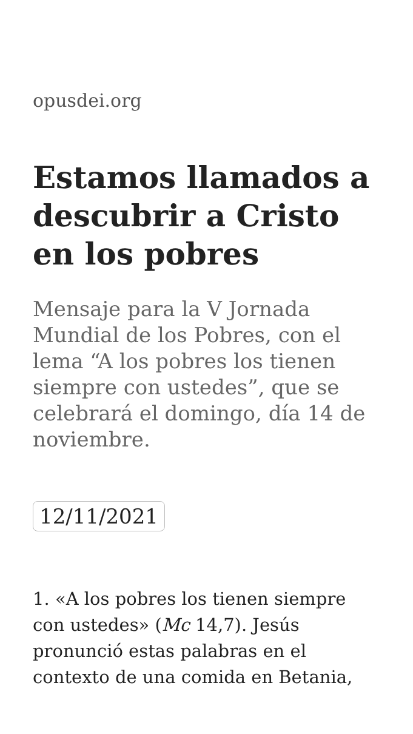opusdei.org
Estamos llamados a descubrir a Cristo en los pobres
Mensaje para la V Jornada Mundial de los Pobres, con el lema “A los pobres los tienen siempre con ustedes”, que se celebrará el domingo, día 14 de noviembre.
12/11/2021
1. «A los pobres los tienen siempre con ustedes» (Mc 14,7). Jesús pronunció estas palabras en el contexto de una comida en Betania,